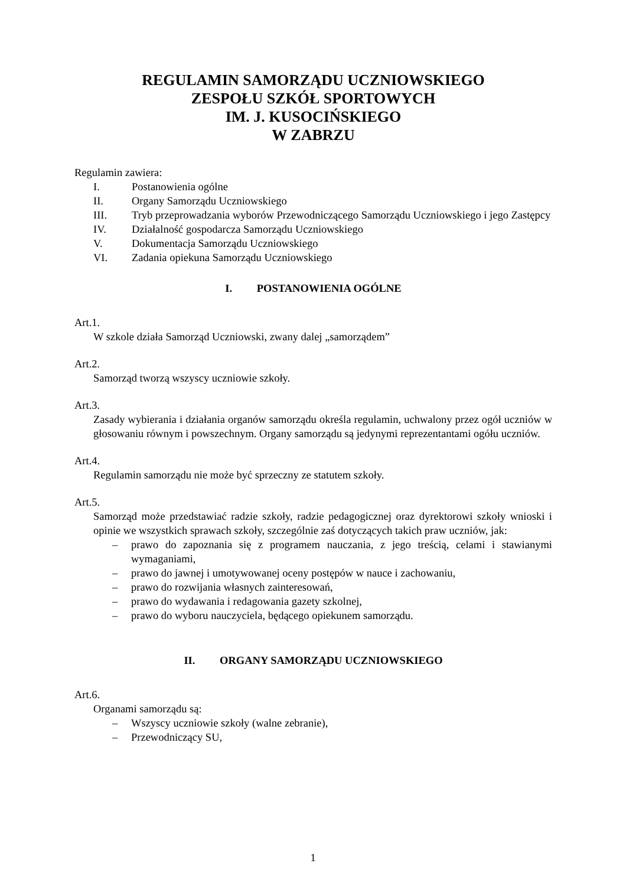REGULAMIN SAMORZĄDU UCZNIOWSKIEGO
ZESPOŁU SZKÓŁ SPORTOWYCH
IM. J. KUSOCIŃSKIEGO
W ZABRZU
Regulamin zawiera:
I. Postanowienia ogólne
II. Organy Samorządu Uczniowskiego
III. Tryb przeprowadzania wyborów Przewodniczącego Samorządu Uczniowskiego i jego Zastępcy
IV. Działalność gospodarcza Samorządu Uczniowskiego
V. Dokumentacja Samorządu Uczniowskiego
VI. Zadania opiekuna Samorządu Uczniowskiego
I. POSTANOWIENIA OGÓLNE
Art.1.
W szkole działa Samorząd Uczniowski, zwany dalej „samorządem”
Art.2.
Samorząd tworzą wszyscy uczniowie szkoły.
Art.3.
Zasady wybierania i działania organów samorządu określa regulamin, uchwalony przez ogół uczniów w głosowaniu równym i powszechnym. Organy samorządu są jedynymi reprezentantami ogółu uczniów.
Art.4.
Regulamin samorządu nie może być sprzeczny ze statutem szkoły.
Art.5.
Samorząd może przedstawiać radzie szkoły, radzie pedagogicznej oraz dyrektorowi szkoły wnioski i opinie we wszystkich sprawach szkoły, szczególnie zaś dotyczących takich praw uczniów, jak:
– prawo do zapoznania się z programem nauczania, z jego treścią, celami i stawianymi wymaganiami,
– prawo do jawnej i umotywowanej oceny postępów w nauce i zachowaniu,
– prawo do rozwijania własnych zainteresowań,
– prawo do wydawania i redagowania gazety szkolnej,
– prawo do wyboru nauczyciela, będącego opiekunem samorządu.
II. ORGANY SAMORZĄDU UCZNIOWSKIEGO
Art.6.
Organami samorządu są:
– Wszyscy uczniowie szkoły (walne zebranie),
– Przewodniczący SU,
1